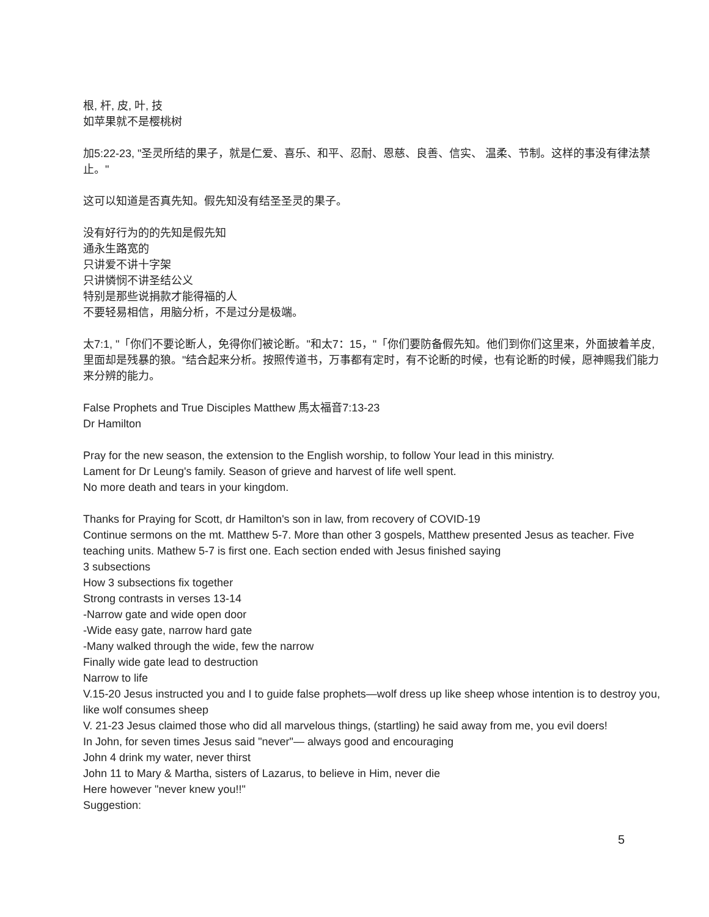根, 杆, 皮, 叶, 技
如苹果就不是樱桃树
加5:22-23, "圣灵所结的果子，就是仁爱、喜乐、和平、忍耐、恩慈、良善、信实、 温柔、节制。这样的事没有律法禁止。"
这可以知道是否真先知。假先知没有结圣圣灵的果子。
没有好行为的的先知是假先知
通永生路宽的
只讲爱不讲十字架
只讲憐悯不讲圣结公义
特别是那些说捐款才能得福的人
不要轻易相信，用脑分析，不是过分是极端。
太7:1, "「你们不要论断人，免得你们被论断。"和太7：15，"「你们要防备假先知。他们到你们这里来，外面披着羊皮, 里面却是残暴的狼。"结合起来分析。按照传道书，万事都有定时，有不论断的时候，也有论断的时候，愿神赐我们能力来分辨的能力。
False Prophets and True Disciples Matthew 馬太福音7:13-23
Dr Hamilton
Pray for the new season, the extension to the English worship, to follow Your lead in this ministry.
Lament for Dr Leung's family. Season of grieve and harvest of life well spent.
No more death and tears in your kingdom.
Thanks for Praying for Scott, dr Hamilton's son in law, from recovery of COVID-19
Continue sermons on the mt. Matthew 5-7. More than other 3 gospels, Matthew presented Jesus as teacher. Five teaching units. Mathew 5-7 is first one. Each section ended with Jesus finished saying
3 subsections
How 3 subsections fix together
Strong contrasts in verses 13-14
-Narrow gate and wide open door
-Wide easy gate, narrow hard gate
-Many walked through the wide, few the narrow
Finally wide gate lead to destruction
Narrow to life
V.15-20 Jesus instructed you and I to guide false prophets—wolf dress up like sheep whose intention is to destroy you, like wolf consumes sheep
V. 21-23 Jesus claimed those who did all marvelous things, (startling) he said away from me, you evil doers!
In John, for seven times Jesus said "never"— always good and encouraging
John 4 drink my water, never thirst
John 11 to Mary & Martha, sisters of Lazarus, to believe in Him, never die
Here however "never knew you!!"
Suggestion:
5